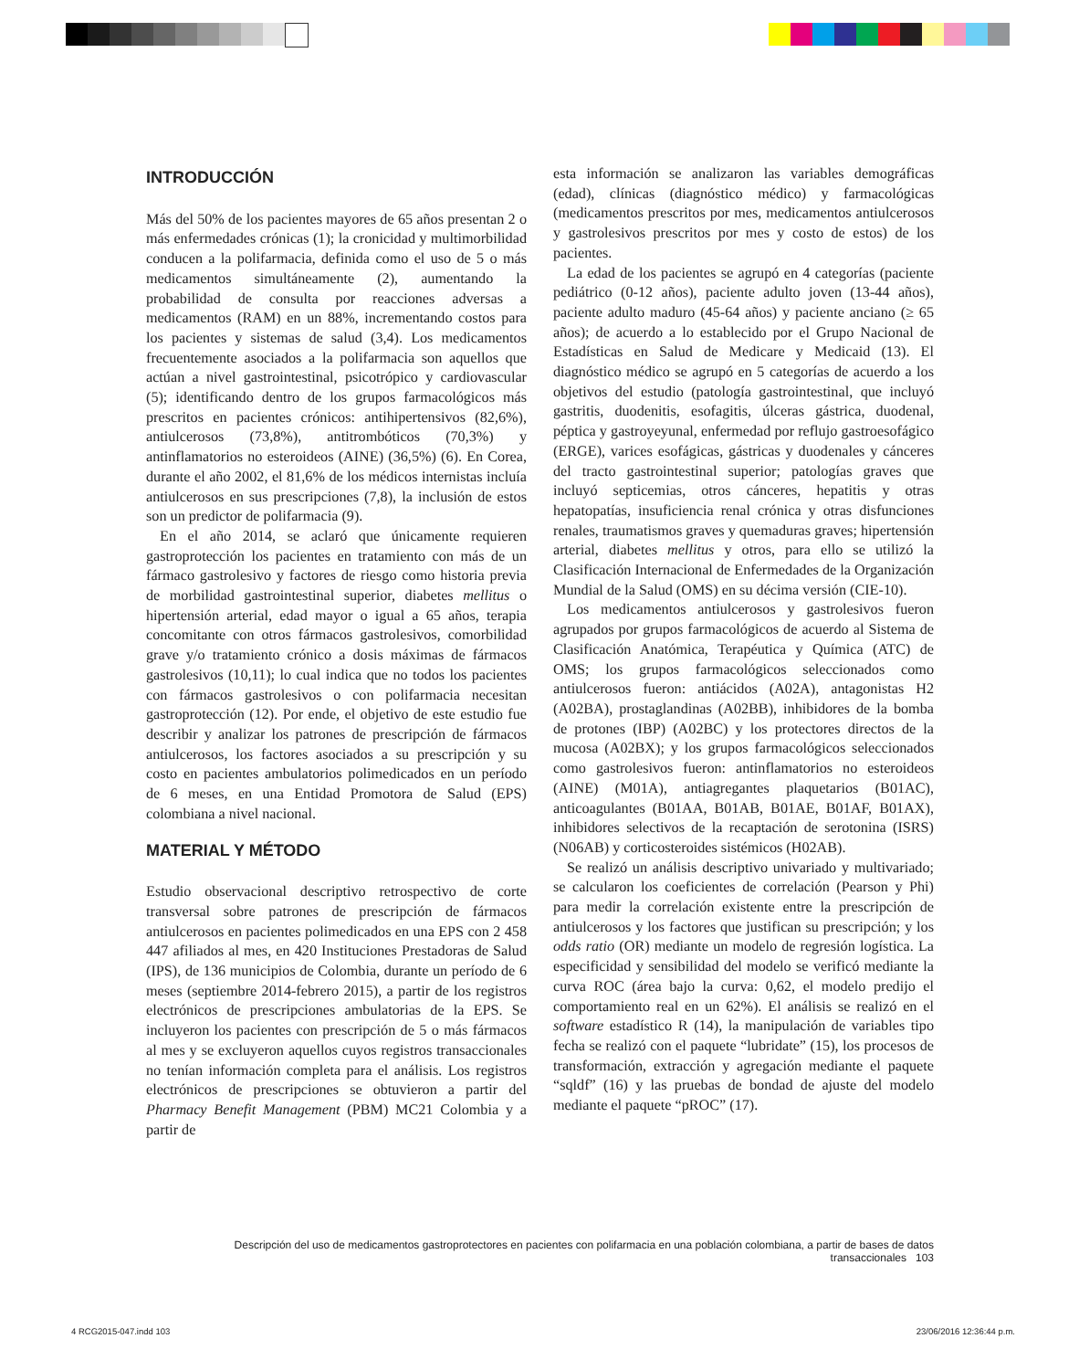INTRODUCCIÓN
Más del 50% de los pacientes mayores de 65 años presentan 2 o más enfermedades crónicas (1); la cronicidad y multimorbilidad conducen a la polifarmacia, definida como el uso de 5 o más medicamentos simultáneamente (2), aumentando la probabilidad de consulta por reacciones adversas a medicamentos (RAM) en un 88%, incrementando costos para los pacientes y sistemas de salud (3,4). Los medicamentos frecuentemente asociados a la polifarmacia son aquellos que actúan a nivel gastrointestinal, psicotrópico y cardiovascular (5); identificando dentro de los grupos farmacológicos más prescritos en pacientes crónicos: antihipertensivos (82,6%), antiulcerosos (73,8%), antitrombóticos (70,3%) y antinflamatorios no esteroideos (AINE) (36,5%) (6). En Corea, durante el año 2002, el 81,6% de los médicos internistas incluía antiulcerosos en sus prescripciones (7,8), la inclusión de estos son un predictor de polifarmacia (9).
En el año 2014, se aclaró que únicamente requieren gastroprotección los pacientes en tratamiento con más de un fármaco gastrolesivo y factores de riesgo como historia previa de morbilidad gastrointestinal superior, diabetes mellitus o hipertensión arterial, edad mayor o igual a 65 años, terapia concomitante con otros fármacos gastrolesivos, comorbilidad grave y/o tratamiento crónico a dosis máximas de fármacos gastrolesivos (10,11); lo cual indica que no todos los pacientes con fármacos gastrolesivos o con polifarmacia necesitan gastroprotección (12). Por ende, el objetivo de este estudio fue describir y analizar los patrones de prescripción de fármacos antiulcerosos, los factores asociados a su prescripción y su costo en pacientes ambulatorios polimedicados en un período de 6 meses, en una Entidad Promotora de Salud (EPS) colombiana a nivel nacional.
MATERIAL Y MÉTODO
Estudio observacional descriptivo retrospectivo de corte transversal sobre patrones de prescripción de fármacos antiulcerosos en pacientes polimedicados en una EPS con 2 458 447 afiliados al mes, en 420 Instituciones Prestadoras de Salud (IPS), de 136 municipios de Colombia, durante un período de 6 meses (septiembre 2014-febrero 2015), a partir de los registros electrónicos de prescripciones ambulatorias de la EPS. Se incluyeron los pacientes con prescripción de 5 o más fármacos al mes y se excluyeron aquellos cuyos registros transaccionales no tenían información completa para el análisis. Los registros electrónicos de prescripciones se obtuvieron a partir del Pharmacy Benefit Management (PBM) MC21 Colombia y a partir de
esta información se analizaron las variables demográficas (edad), clínicas (diagnóstico médico) y farmacológicas (medicamentos prescritos por mes, medicamentos antiulcerosos y gastrolesivos prescritos por mes y costo de estos) de los pacientes.
La edad de los pacientes se agrupó en 4 categorías (paciente pediátrico (0-12 años), paciente adulto joven (13-44 años), paciente adulto maduro (45-64 años) y paciente anciano (≥ 65 años); de acuerdo a lo establecido por el Grupo Nacional de Estadísticas en Salud de Medicare y Medicaid (13). El diagnóstico médico se agrupó en 5 categorías de acuerdo a los objetivos del estudio (patología gastrointestinal, que incluyó gastritis, duodenitis, esofagitis, úlceras gástrica, duodenal, péptica y gastroyeyunal, enfermedad por reflujo gastroesofágico (ERGE), varices esofágicas, gástricas y duodenales y cánceres del tracto gastrointestinal superior; patologías graves que incluyó septicemias, otros cánceres, hepatitis y otras hepatopatías, insuficiencia renal crónica y otras disfunciones renales, traumatismos graves y quemaduras graves; hipertensión arterial, diabetes mellitus y otros, para ello se utilizó la Clasificación Internacional de Enfermedades de la Organización Mundial de la Salud (OMS) en su décima versión (CIE-10).
Los medicamentos antiulcerosos y gastrolesivos fueron agrupados por grupos farmacológicos de acuerdo al Sistema de Clasificación Anatómica, Terapéutica y Química (ATC) de OMS; los grupos farmacológicos seleccionados como antiulcerosos fueron: antiácidos (A02A), antagonistas H2 (A02BA), prostaglandinas (A02BB), inhibidores de la bomba de protones (IBP) (A02BC) y los protectores directos de la mucosa (A02BX); y los grupos farmacológicos seleccionados como gastrolesivos fueron: antinflamatorios no esteroideos (AINE) (M01A), antiagregantes plaquetarios (B01AC), anticoagulantes (B01AA, B01AB, B01AE, B01AF, B01AX), inhibidores selectivos de la recaptación de serotonina (ISRS) (N06AB) y corticosteroides sistémicos (H02AB).
Se realizó un análisis descriptivo univariado y multivariado; se calcularon los coeficientes de correlación (Pearson y Phi) para medir la correlación existente entre la prescripción de antiulcerosos y los factores que justifican su prescripción; y los odds ratio (OR) mediante un modelo de regresión logística. La especificidad y sensibilidad del modelo se verificó mediante la curva ROC (área bajo la curva: 0,62, el modelo predijo el comportamiento real en un 62%). El análisis se realizó en el software estadístico R (14), la manipulación de variables tipo fecha se realizó con el paquete “lubridate” (15), los procesos de transformación, extracción y agregación mediante el paquete “sqldf” (16) y las pruebas de bondad de ajuste del modelo mediante el paquete “pROC” (17).
Descripción del uso de medicamentos gastroprotectores en pacientes con polifarmacia en una población colombiana, a partir de bases de datos transaccionales 103
4 RCG2015-047.indd 103 23/06/2016 12:36:44 p.m.